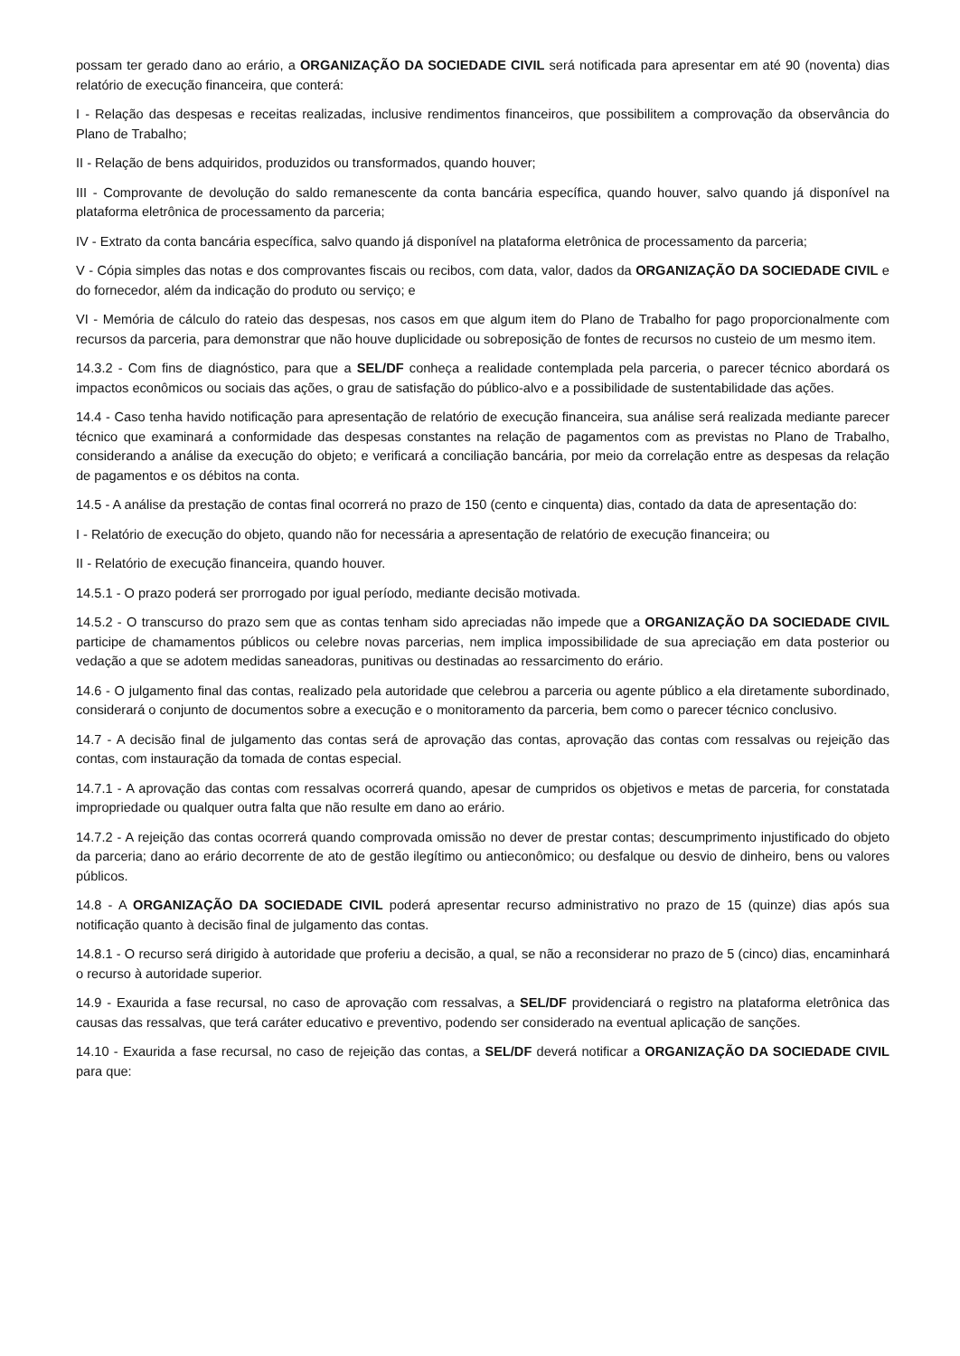possam ter gerado dano ao erário, a ORGANIZAÇÃO DA SOCIEDADE CIVIL será notificada para apresentar em até 90 (noventa) dias relatório de execução financeira, que conterá:
I - Relação das despesas e receitas realizadas, inclusive rendimentos financeiros, que possibilitem a comprovação da observância do Plano de Trabalho;
II - Relação de bens adquiridos, produzidos ou transformados, quando houver;
III - Comprovante de devolução do saldo remanescente da conta bancária específica, quando houver, salvo quando já disponível na plataforma eletrônica de processamento da parceria;
IV - Extrato da conta bancária específica, salvo quando já disponível na plataforma eletrônica de processamento da parceria;
V - Cópia simples das notas e dos comprovantes fiscais ou recibos, com data, valor, dados da ORGANIZAÇÃO DA SOCIEDADE CIVIL e do fornecedor, além da indicação do produto ou serviço; e
VI - Memória de cálculo do rateio das despesas, nos casos em que algum item do Plano de Trabalho for pago proporcionalmente com recursos da parceria, para demonstrar que não houve duplicidade ou sobreposição de fontes de recursos no custeio de um mesmo item.
14.3.2 - Com fins de diagnóstico, para que a SEL/DF conheça a realidade contemplada pela parceria, o parecer técnico abordará os impactos econômicos ou sociais das ações, o grau de satisfação do público-alvo e a possibilidade de sustentabilidade das ações.
14.4 - Caso tenha havido notificação para apresentação de relatório de execução financeira, sua análise será realizada mediante parecer técnico que examinará a conformidade das despesas constantes na relação de pagamentos com as previstas no Plano de Trabalho, considerando a análise da execução do objeto; e verificará a conciliação bancária, por meio da correlação entre as despesas da relação de pagamentos e os débitos na conta.
14.5 - A análise da prestação de contas final ocorrerá no prazo de 150 (cento e cinquenta) dias, contado da data de apresentação do:
I - Relatório de execução do objeto, quando não for necessária a apresentação de relatório de execução financeira; ou
II - Relatório de execução financeira, quando houver.
14.5.1 - O prazo poderá ser prorrogado por igual período, mediante decisão motivada.
14.5.2 - O transcurso do prazo sem que as contas tenham sido apreciadas não impede que a ORGANIZAÇÃO DA SOCIEDADE CIVIL participe de chamamentos públicos ou celebre novas parcerias, nem implica impossibilidade de sua apreciação em data posterior ou vedação a que se adotem medidas saneadoras, punitivas ou destinadas ao ressarcimento do erário.
14.6 - O julgamento final das contas, realizado pela autoridade que celebrou a parceria ou agente público a ela diretamente subordinado, considerará o conjunto de documentos sobre a execução e o monitoramento da parceria, bem como o parecer técnico conclusivo.
14.7 - A decisão final de julgamento das contas será de aprovação das contas, aprovação das contas com ressalvas ou rejeição das contas, com instauração da tomada de contas especial.
14.7.1 - A aprovação das contas com ressalvas ocorrerá quando, apesar de cumpridos os objetivos e metas de parceria, for constatada impropriedade ou qualquer outra falta que não resulte em dano ao erário.
14.7.2 - A rejeição das contas ocorrerá quando comprovada omissão no dever de prestar contas; descumprimento injustificado do objeto da parceria; dano ao erário decorrente de ato de gestão ilegítimo ou antieconômico; ou desfalque ou desvio de dinheiro, bens ou valores públicos.
14.8 - A ORGANIZAÇÃO DA SOCIEDADE CIVIL poderá apresentar recurso administrativo no prazo de 15 (quinze) dias após sua notificação quanto à decisão final de julgamento das contas.
14.8.1 - O recurso será dirigido à autoridade que proferiu a decisão, a qual, se não a reconsiderar no prazo de 5 (cinco) dias, encaminhará o recurso à autoridade superior.
14.9 - Exaurida a fase recursal, no caso de aprovação com ressalvas, a SEL/DF providenciará o registro na plataforma eletrônica das causas das ressalvas, que terá caráter educativo e preventivo, podendo ser considerado na eventual aplicação de sanções.
14.10 - Exaurida a fase recursal, no caso de rejeição das contas, a SEL/DF deverá notificar a ORGANIZAÇÃO DA SOCIEDADE CIVIL para que: